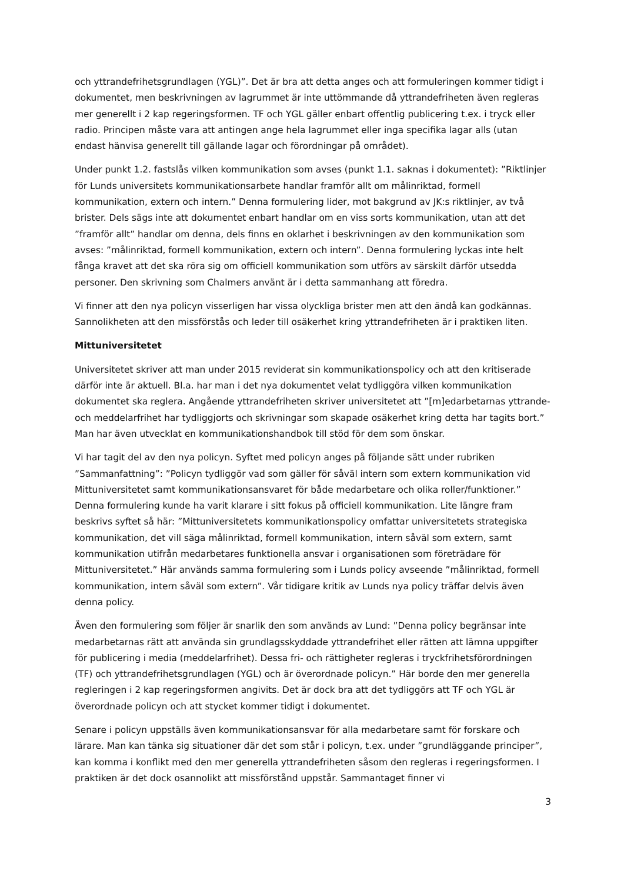och yttrandefrihetsgrundlagen (YGL)”. Det är bra att detta anges och att formuleringen kommer tidigt i dokumentet, men beskrivningen av lagrummet är inte uttömmande då yttrandefriheten även regleras mer generellt i 2 kap regeringsformen. TF och YGL gäller enbart offentlig publicering t.ex. i tryck eller radio. Principen måste vara att antingen ange hela lagrummet eller inga specifika lagar alls (utan endast hänvisa generellt till gällande lagar och förordningar på området).
Under punkt 1.2. fastslås vilken kommunikation som avses (punkt 1.1. saknas i dokumentet): ”Riktlinjer för Lunds universitets kommunikationsarbete handlar framför allt om målinriktad, formell kommunikation, extern och intern.” Denna formulering lider, mot bakgrund av JK:s riktlinjer, av två brister. Dels sägs inte att dokumentet enbart handlar om en viss sorts kommunikation, utan att det ”framför allt” handlar om denna, dels finns en oklarhet i beskrivningen av den kommunikation som avses: ”målinriktad, formell kommunikation, extern och intern”. Denna formulering lyckas inte helt fånga kravet att det ska röra sig om officiell kommunikation som utförs av särskilt därför utsedda personer. Den skrivning som Chalmers använt är i detta sammanhang att föredra.
Vi finner att den nya policyn visserligen har vissa olyckliga brister men att den ändå kan godkännas. Sannolikheten att den missförstås och leder till osäkerhet kring yttrandefriheten är i praktiken liten.
Mittuniversitetet
Universitetet skriver att man under 2015 reviderat sin kommunikationspolicy och att den kritiserade därför inte är aktuell. Bl.a. har man i det nya dokumentet velat tydliggöra vilken kommunikation dokumentet ska reglera. Angående yttrandefriheten skriver universitetet att ”[m]edarbetarnas yttrande- och meddelarfrihet har tydliggjorts och skrivningar som skapade osäkerhet kring detta har tagits bort.” Man har även utvecklat en kommunikationshandbok till stöd för dem som önskar.
Vi har tagit del av den nya policyn. Syftet med policyn anges på följande sätt under rubriken ”Sammanfattning”: ”Policyn tydliggör vad som gäller för såväl intern som extern kommunikation vid Mittuniversitetet samt kommunikationsansvaret för både medarbetare och olika roller/funktioner.” Denna formulering kunde ha varit klarare i sitt fokus på officiell kommunikation. Lite längre fram beskrivs syftet så här: ”Mittuniversitetets kommunikationspolicy omfattar universitetets strategiska kommunikation, det vill säga målinriktad, formell kommunikation, intern såväl som extern, samt kommunikation utifrån medarbetares funktionella ansvar i organisationen som företrädare för Mittuniversitetet.” Här används samma formulering som i Lunds policy avseende ”målinriktad, formell kommunikation, intern såväl som extern”. Vår tidigare kritik av Lunds nya policy träffar delvis även denna policy.
Även den formulering som följer är snarlik den som används av Lund: ”Denna policy begränsar inte medarbetarnas rätt att använda sin grundlagsskyddade yttrandefrihet eller rätten att lämna uppgifter för publicering i media (meddelarfrihet). Dessa fri- och rättigheter regleras i tryckfrihetsförordningen (TF) och yttrandefrihetsgrundlagen (YGL) och är överordnade policyn.” Här borde den mer generella regleringen i 2 kap regeringsformen angivits. Det är dock bra att det tydliggörs att TF och YGL är överordnade policyn och att stycket kommer tidigt i dokumentet.
Senare i policyn uppställs även kommunikationsansvar för alla medarbetare samt för forskare och lärare. Man kan tänka sig situationer där det som står i policyn, t.ex. under ”grundläggande principer”, kan komma i konflikt med den mer generella yttrandefriheten såsom den regleras i regeringsformen. I praktiken är det dock osannolikt att missförstånd uppstår. Sammantaget finner vi
3